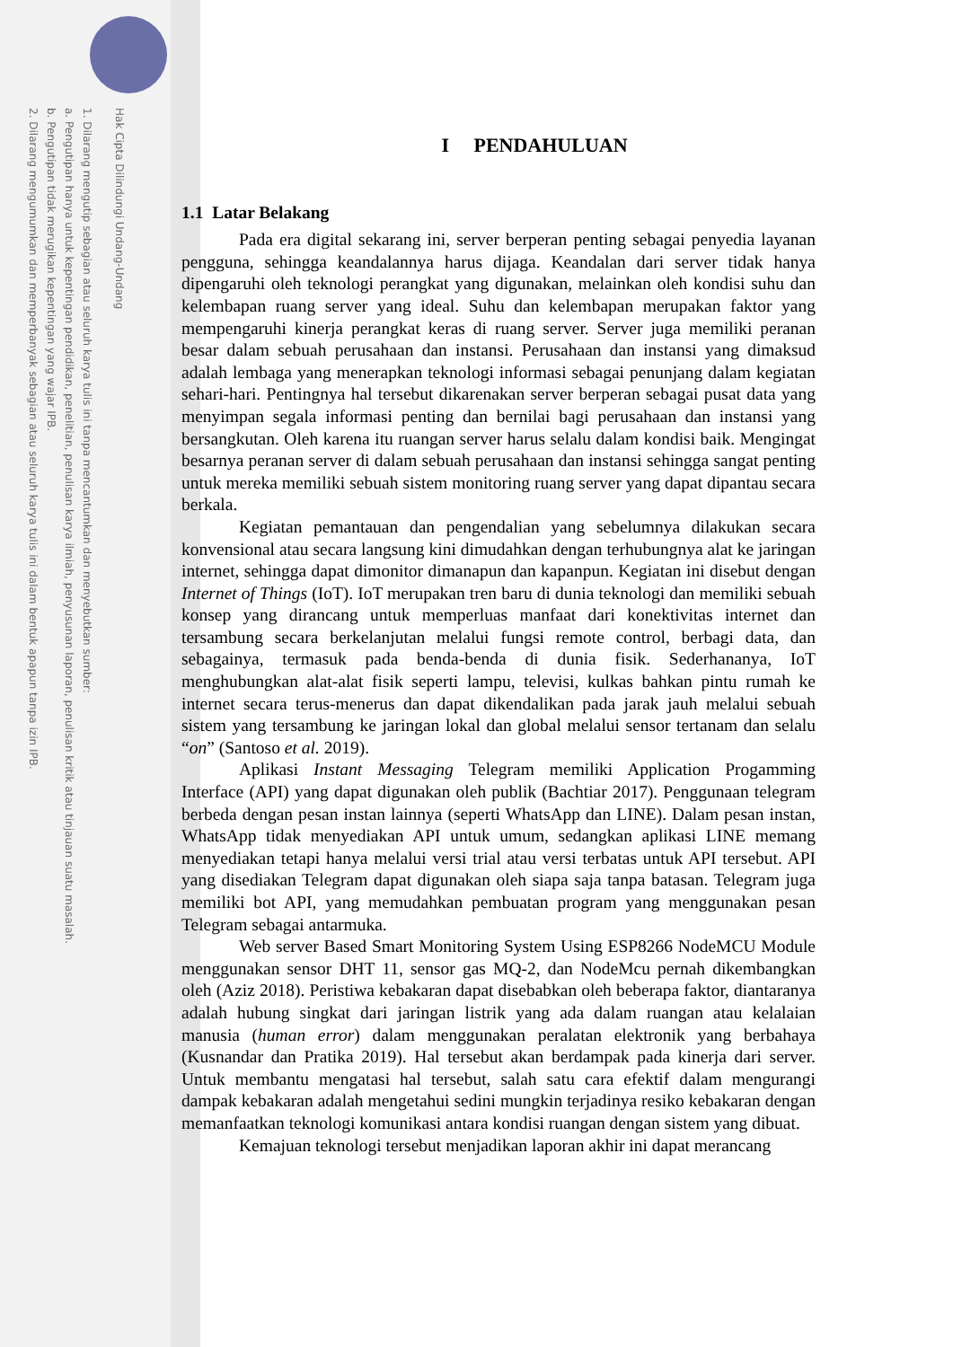Hak Cipta Dilindungi Undang-Undang
1. Dilarang mengutip sebagian atau seluruh karya tulis ini tanpa mencantumkan dan menyebutkan sumber:
a. Pengutipan hanya untuk kepentingan pendidikan, penelitian, penulisan karya ilmiah, penyusunan laporan, penulisan kritik atau tinjauan suatu masalah.
b. Pengutipan tidak merugikan kepentingan yang wajar IPB.
2. Dilarang mengumumkan dan memperbanyak sebagian atau seluruh karya tulis ini dalam bentuk apapun tanpa izin IPB.
I PENDAHULUAN
1.1 Latar Belakang
Pada era digital sekarang ini, server berperan penting sebagai penyedia layanan pengguna, sehingga keandalannya harus dijaga. Keandalan dari server tidak hanya dipengaruhi oleh teknologi perangkat yang digunakan, melainkan oleh kondisi suhu dan kelembapan ruang server yang ideal. Suhu dan kelembapan merupakan faktor yang mempengaruhi kinerja perangkat keras di ruang server. Server juga memiliki peranan besar dalam sebuah perusahaan dan instansi. Perusahaan dan instansi yang dimaksud adalah lembaga yang menerapkan teknologi informasi sebagai penunjang dalam kegiatan sehari-hari. Pentingnya hal tersebut dikarenakan server berperan sebagai pusat data yang menyimpan segala informasi penting dan bernilai bagi perusahaan dan instansi yang bersangkutan. Oleh karena itu ruangan server harus selalu dalam kondisi baik. Mengingat besarnya peranan server di dalam sebuah perusahaan dan instansi sehingga sangat penting untuk mereka memiliki sebuah sistem monitoring ruang server yang dapat dipantau secara berkala.
Kegiatan pemantauan dan pengendalian yang sebelumnya dilakukan secara konvensional atau secara langsung kini dimudahkan dengan terhubungnya alat ke jaringan internet, sehingga dapat dimonitor dimanapun dan kapanpun. Kegiatan ini disebut dengan Internet of Things (IoT). IoT merupakan tren baru di dunia teknologi dan memiliki sebuah konsep yang dirancang untuk memperluas manfaat dari konektivitas internet dan tersambung secara berkelanjutan melalui fungsi remote control, berbagi data, dan sebagainya, termasuk pada benda-benda di dunia fisik. Sederhananya, IoT menghubungkan alat-alat fisik seperti lampu, televisi, kulkas bahkan pintu rumah ke internet secara terus-menerus dan dapat dikendalikan pada jarak jauh melalui sebuah sistem yang tersambung ke jaringan lokal dan global melalui sensor tertanam dan selalu “on” (Santoso et al. 2019).
Aplikasi Instant Messaging Telegram memiliki Application Progamming Interface (API) yang dapat digunakan oleh publik (Bachtiar 2017). Penggunaan telegram berbeda dengan pesan instan lainnya (seperti WhatsApp dan LINE). Dalam pesan instan, WhatsApp tidak menyediakan API untuk umum, sedangkan aplikasi LINE memang menyediakan tetapi hanya melalui versi trial atau versi terbatas untuk API tersebut. API yang disediakan Telegram dapat digunakan oleh siapa saja tanpa batasan. Telegram juga memiliki bot API, yang memudahkan pembuatan program yang menggunakan pesan Telegram sebagai antarmuka.
Web server Based Smart Monitoring System Using ESP8266 NodeMCU Module menggunakan sensor DHT 11, sensor gas MQ-2, dan NodeMcu pernah dikembangkan oleh (Aziz 2018). Peristiwa kebakaran dapat disebabkan oleh beberapa faktor, diantaranya adalah hubung singkat dari jaringan listrik yang ada dalam ruangan atau kelalaian manusia (human error) dalam menggunakan peralatan elektronik yang berbahaya (Kusnandar dan Pratika 2019). Hal tersebut akan berdampak pada kinerja dari server. Untuk membantu mengatasi hal tersebut, salah satu cara efektif dalam mengurangi dampak kebakaran adalah mengetahui sedini mungkin terjadinya resiko kebakaran dengan memanfaatkan teknologi komunikasi antara kondisi ruangan dengan sistem yang dibuat.
Kemajuan teknologi tersebut menjadikan laporan akhir ini dapat merancang